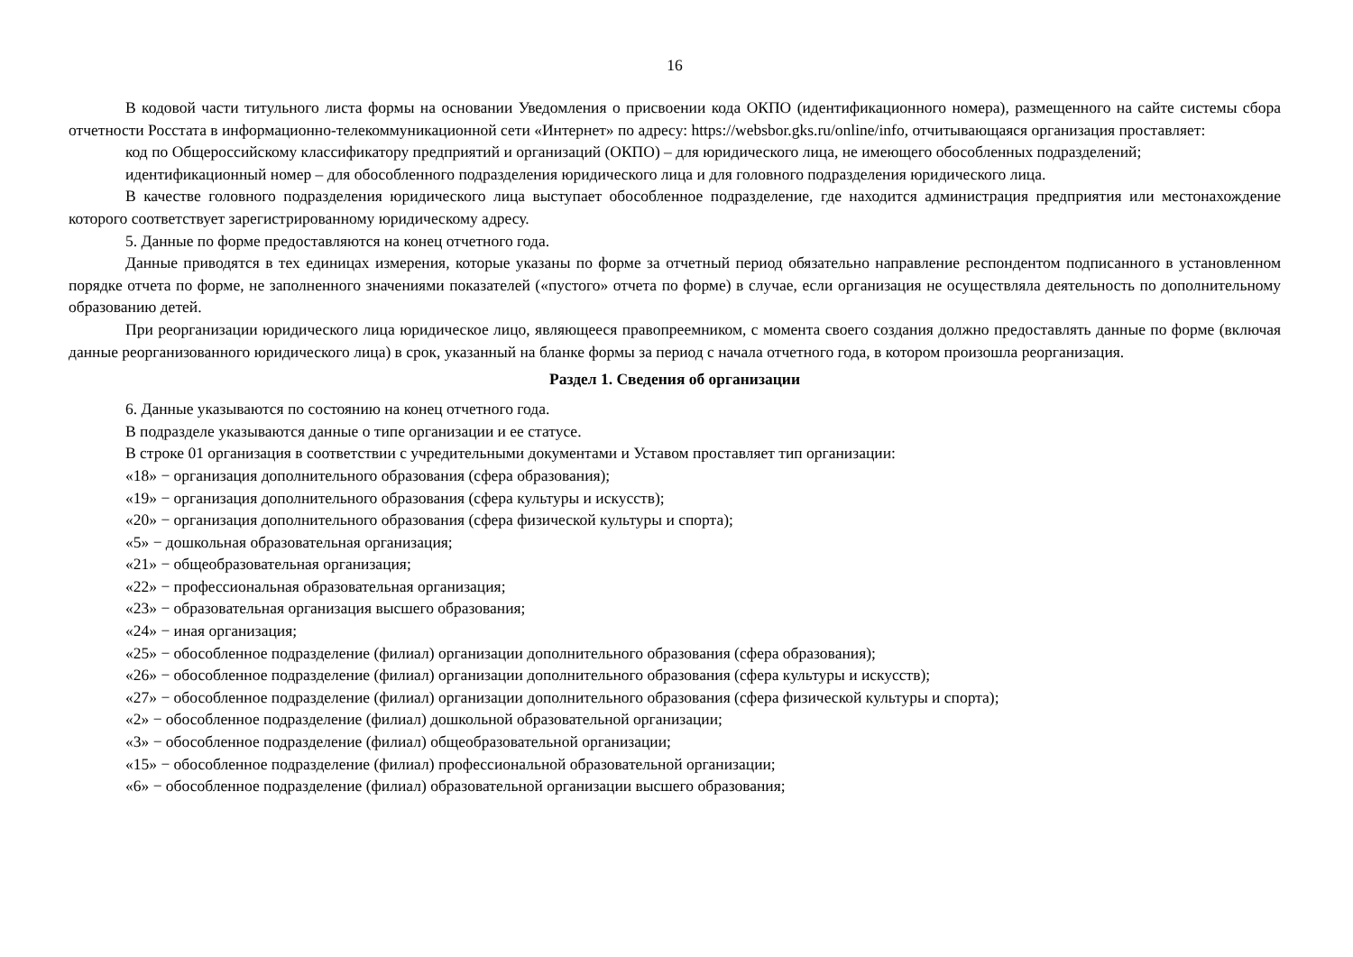16
В кодовой части титульного листа формы на основании Уведомления о присвоении кода ОКПО (идентификационного номера), размещенного на сайте системы сбора отчетности Росстата в информационно-телекоммуникационной сети «Интернет» по адресу: https://websbor.gks.ru/online/info, отчитывающаяся организация проставляет:
код по Общероссийскому классификатору предприятий и организаций (ОКПО) – для юридического лица, не имеющего обособленных подразделений;
идентификационный номер – для обособленного подразделения юридического лица и для головного подразделения юридического лица.
В качестве головного подразделения юридического лица выступает обособленное подразделение, где находится администрация предприятия или местонахождение которого соответствует зарегистрированному юридическому адресу.
5. Данные по форме предоставляются на конец отчетного года.
Данные приводятся в тех единицах измерения, которые указаны по форме за отчетный период обязательно направление респондентом подписанного в установленном порядке отчета по форме, не заполненного значениями показателей («пустого» отчета по форме) в случае, если организация не осуществляла деятельность по дополнительному образованию детей.
При реорганизации юридического лица юридическое лицо, являющееся правопреемником, с момента своего создания должно предоставлять данные по форме (включая данные реорганизованного юридического лица) в срок, указанный на бланке формы за период с начала отчетного года, в котором произошла реорганизация.
Раздел 1. Сведения об организации
6. Данные указываются по состоянию на конец отчетного года.
В подразделе указываются данные о типе организации и ее статусе.
В строке 01 организация в соответствии с учредительными документами и Уставом проставляет тип организации:
«18» − организация дополнительного образования (сфера образования);
«19» − организация дополнительного образования (сфера культуры и искусств);
«20» − организация дополнительного образования (сфера физической культуры и спорта);
«5» − дошкольная образовательная организация;
«21» − общеобразовательная организация;
«22» − профессиональная образовательная организация;
«23» − образовательная организация высшего образования;
«24» − иная организация;
«25» − обособленное подразделение (филиал) организации дополнительного образования (сфера образования);
«26» − обособленное подразделение (филиал) организации дополнительного образования (сфера культуры и искусств);
«27» − обособленное подразделение (филиал) организации дополнительного образования (сфера физической культуры и спорта);
«2» − обособленное подразделение (филиал) дошкольной образовательной организации;
«3» − обособленное подразделение (филиал) общеобразовательной организации;
«15» − обособленное подразделение (филиал) профессиональной образовательной организации;
«6» − обособленное подразделение (филиал) образовательной организации высшего образования;